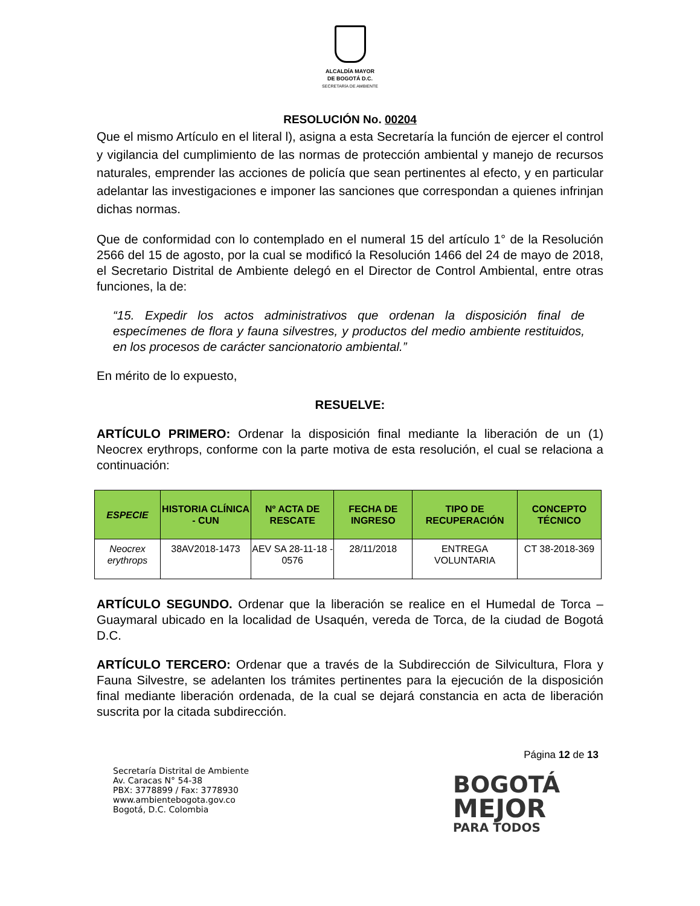ALCALDÍA MAYOR
DE BOGOTÁ D.C.
SECRETARÍA DE AMBIENTE
RESOLUCIÓN No. 00204
Que el mismo Artículo en el literal l), asigna a esta Secretaría la función de ejercer el control y vigilancia del cumplimiento de las normas de protección ambiental y manejo de recursos naturales, emprender las acciones de policía que sean pertinentes al efecto, y en particular adelantar las investigaciones e imponer las sanciones que correspondan a quienes infrinjan dichas normas.
Que de conformidad con lo contemplado en el numeral 15 del artículo 1° de la Resolución 2566 del 15 de agosto, por la cual se modificó la Resolución 1466 del 24 de mayo de 2018, el Secretario Distrital de Ambiente delegó en el Director de Control Ambiental, entre otras funciones, la de:
“15. Expedir los actos administrativos que ordenan la disposición final de especímenes de flora y fauna silvestres, y productos del medio ambiente restituidos, en los procesos de carácter sancionatorio ambiental.”
En mérito de lo expuesto,
RESUELVE:
ARTÍCULO PRIMERO: Ordenar la disposición final mediante la liberación de un (1) Neocrex erythrops, conforme con la parte motiva de esta resolución, el cual se relaciona a continuación:
| ESPECIE | HISTORIA CLÍNICA - CUN | Nº ACTA DE RESCATE | FECHA DE INGRESO | TIPO DE RECUPERACIÓN | CONCEPTO TÉCNICO |
| --- | --- | --- | --- | --- | --- |
| Neocrex erythrops | 38AV2018-1473 | AEV SA 28-11-18 - 0576 | 28/11/2018 | ENTREGA VOLUNTARIA | CT 38-2018-369 |
ARTÍCULO SEGUNDO. Ordenar que la liberación se realice en el Humedal de Torca – Guaymaral ubicado en la localidad de Usaquén, vereda de Torca, de la ciudad de Bogotá D.C.
ARTÍCULO TERCERO: Ordenar que a través de la Subdirección de Silvicultura, Flora y Fauna Silvestre, se adelanten los trámites pertinentes para la ejecución de la disposición final mediante liberación ordenada, de la cual se dejará constancia en acta de liberación suscrita por la citada subdirección.
Página 12 de 13
Secretaría Distrital de Ambiente
Av. Caracas N° 54-38
PBX: 3778899 / Fax: 3778930
www.ambientebogota.gov.co
Bogotá, D.C. Colombia
BOGOTÁ
MEJOR
PARA TODOS